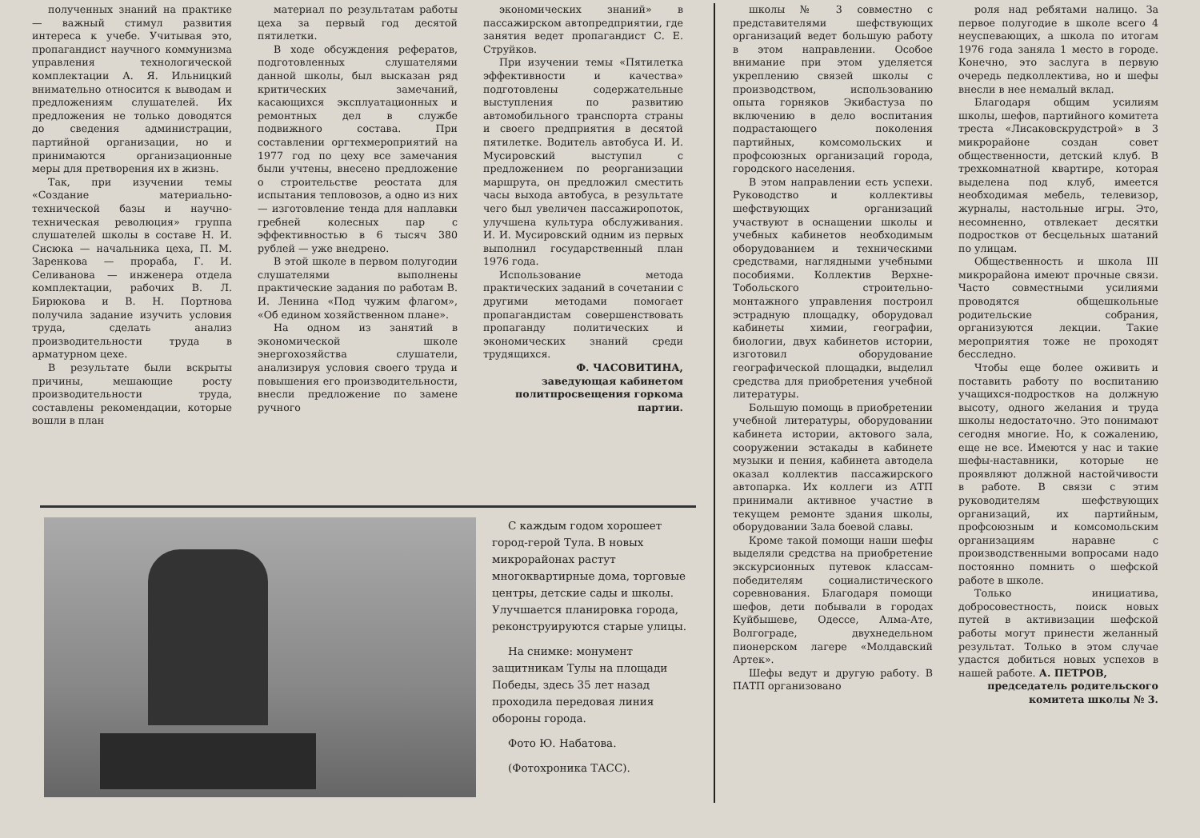полученных знаний на практике — важный стимул развития интереса к учебе. Учитывая это, пропагандист научного коммунизма управления технологической комплектации А. Я. Ильницкий внимательно относится к выводам и предложениям слушателей. Их предложения не только доводятся до сведения администрации, партийной организации, но и принимаются организационные меры для претворения их в жизнь.
Так, при изучении темы «Создание материально-технической базы и научно-техническая революция» группа слушателей школы в составе Н. И. Сисюка — начальника цеха, П. М. Заренкова — прораба, Г. И. Селиванова — инженера отдела комплектации, рабочих В. Л. Бирюкова и В. Н. Портнова получила задание изучить условия труда, сделать анализ производительности труда в арматурном цехе.
В результате были вскрыты причины, мешающие росту производительности труда, составлены рекомендации, которые вошли в план
материал по результатам работы цеха за первый год десятой пятилетки.
В ходе обсуждения рефератов, подготовленных слушателями данной школы, был высказан ряд критических замечаний, касающихся эксплуатационных и ремонтных дел в службе подвижного состава. При составлении оргтехмероприятий на 1977 год по цеху все замечания были учтены, внесено предложение о строительстве реостата для испытания тепловозов, а одно из них — изготовление тенда для наплавки гребней колесных пар с эффективностью в 6 тысяч 380 рублей — уже внедрено.
В этой школе в первом полугодии слушателями выполнены практические задания по работам В. И. Ленина «Под чужим флагом», «Об едином хозяйственном плане».
На одном из занятий в экономической школе энергохозяйства слушатели, анализируя условия своего труда и повышения его производительности, внесли предложение по замене ручного
экономических знаний» в пассажирском автопредприятии, где занятия ведет пропагандист С. Е. Струйков.
При изучении темы «Пятилетка эффективности и качества» подготовлены содержательные выступления по развитию автомобильного транспорта страны и своего предприятия в десятой пятилетке. Водитель автобуса И. И. Мусировский выступил с предложением по реорганизации маршрута, он предложил сместить часы выхода автобуса, в результате чего был увеличен пассажиропоток, улучшена культура обслуживания. И. И. Мусировский одним из первых выполнил государственный план 1976 года.
Использование метода практических заданий в сочетании с другими методами помогает пропагандистам совершенствовать пропаганду политических и экономических знаний среди трудящихся.
Ф. ЧАСОВИТИНА,
заведующая кабинетом политпросвещения горкома партии.
С каждым годом хорошеет город-герой Тула. В новых микрорайонах растут многоквартирные дома, торговые центры, детские сады и школы. Улучшается планировка города, реконструируются старые улицы.
На снимке: монумент защитникам Тулы на площади Победы, здесь 35 лет назад проходила передовая линия обороны города.
Фото Ю. Набатова.
(Фотохроника ТАСС).
школы № 3 совместно с представителями шефствующих организаций ведет большую работу в этом направлении. Особое внимание при этом уделяется укреплению связей школы с производством, использованию опыта горняков Экибастуза по включению в дело воспитания подрастающего поколения партийных, комсомольских и профсоюзных организаций города, городского населения.
В этом направлении есть успехи. Руководство и коллективы шефствующих организаций участвуют в оснащении школы и учебных кабинетов необходимым оборудованием и техническими средствами, наглядными учебными пособиями. Коллектив Верхне-Тобольского строительно-монтажного управления построил эстрадную площадку, оборудовал кабинеты химии, географии, биологии, двух кабинетов истории, изготовил оборудование географической площадки, выделил средства для приобретения учебной литературы.
Большую помощь в приобретении учебной литературы, оборудовании кабинета истории, актового зала, сооружении эстакады в кабинете музыки и пения, кабинета автодела оказал коллектив пассажирского автопарка. Их коллеги из АТП принимали активное участие в текущем ремонте здания школы, оборудовании Зала боевой славы.
Кроме такой помощи наши шефы выделяли средства на приобретение экскурсионных путевок классам-победителям социалистического соревнования. Благодаря помощи шефов, дети побывали в городах Куйбышеве, Одессе, Алма-Ате, Волгограде, двухнедельном пионерском лагере «Молдавский Артек».
Шефы ведут и другую работу. В ПАТП организовано
роля над ребятами налицо. За первое полугодие в школе всего 4 неуспевающих, а школа по итогам 1976 года заняла 1 место в городе. Конечно, это заслуга в первую очередь педколлектива, но и шефы внесли в нее немалый вклад.
Благодаря общим усилиям школы, шефов, партийного комитета треста «Лисаковскрудстрой» в 3 микрорайоне создан совет общественности, детский клуб. В трехкомнатной квартире, которая выделена под клуб, имеется необходимая мебель, телевизор, журналы, настольные игры. Это, несомненно, отвлекает десятки подростков от бесцельных шатаний по улицам.
Общественность и школа III микрорайона имеют прочные связи. Часто совместными усилиями проводятся общешкольные родительские собрания, организуются лекции. Такие мероприятия тоже не проходят бесследно.
Чтобы еще более оживить и поставить работу по воспитанию учащихся-подростков на должную высоту, одного желания и труда школы недостаточно. Это понимают сегодня многие. Но, к сожалению, еще не все. Имеются у нас и такие шефы-наставники, которые не проявляют должной настойчивости в работе. В связи с этим руководителям шефствующих организаций, их партийным, профсоюзным и комсомольским организациям наравне с производственными вопросами надо постоянно помнить о шефской работе в школе.
Только инициатива, добросовестность, поиск новых путей в активизации шефской работы могут принести желанный результат. Только в этом случае удастся добиться новых успехов в нашей работе. А. ПЕТРОВ,
председатель родительского комитета школы № 3.